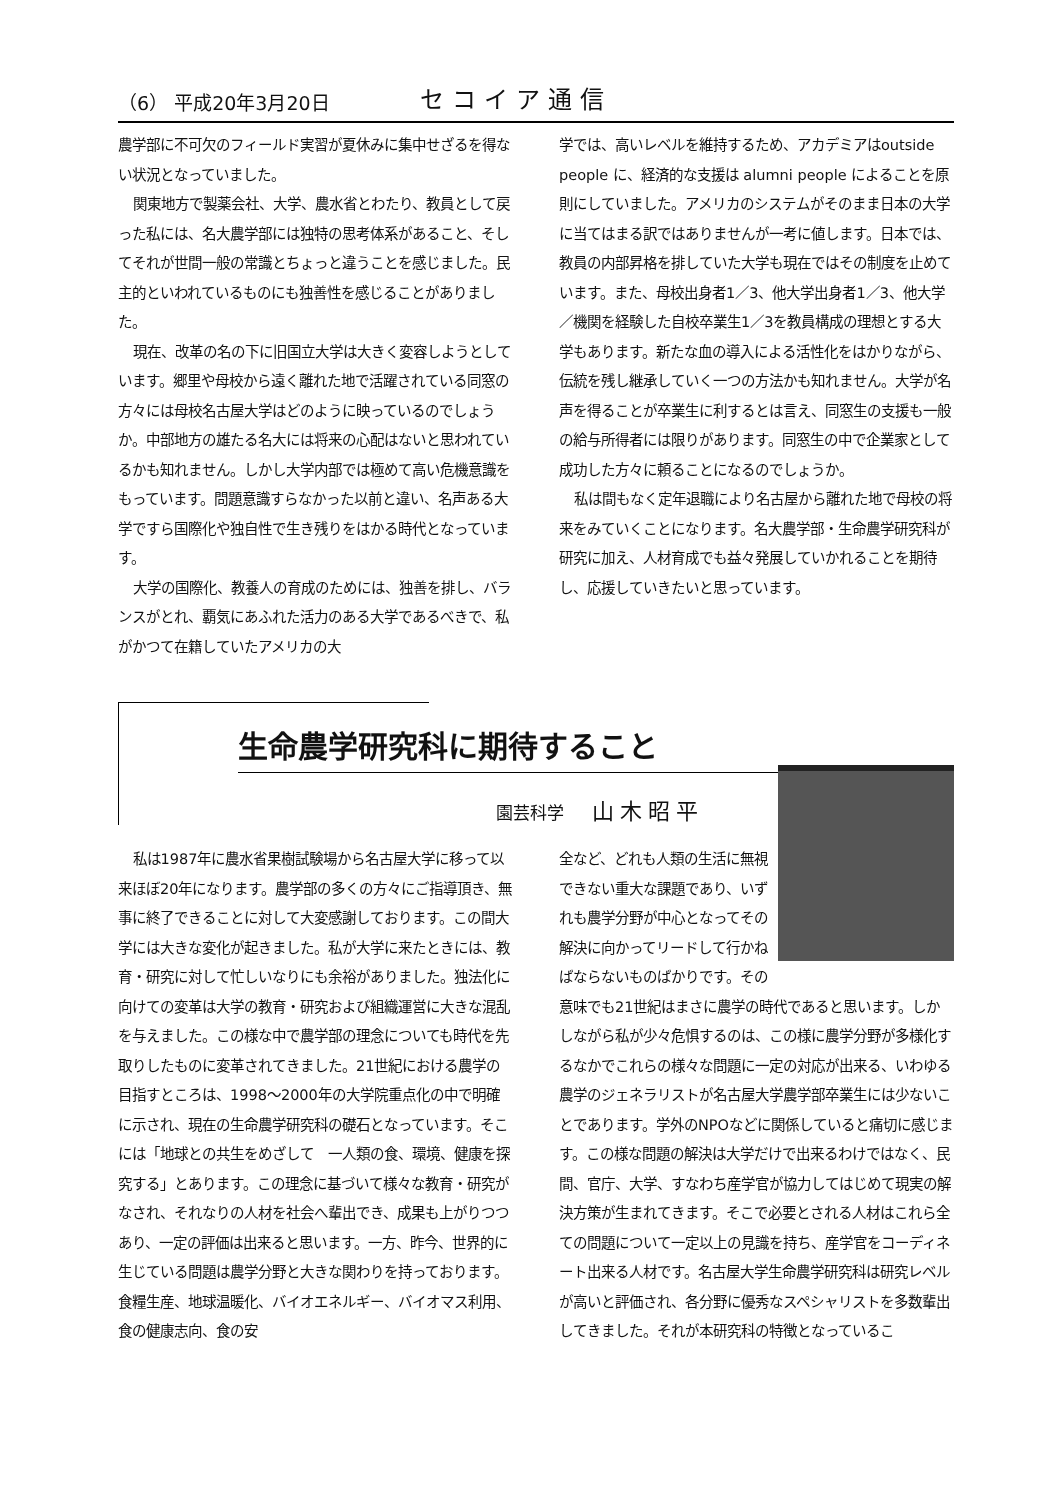（6） 平成20年3月20日 セコイア通信
農学部に不可欠のフィールド実習が夏休みに集中せざるを得ない状況となっていました。
関東地方で製薬会社、大学、農水省とわたり、教員として戻った私には、名大農学部には独特の思考体系があること、そしてそれが世間一般の常識とちょっと違うことを感じました。民主的といわれているものにも独善性を感じることがありました。
現在、改革の名の下に旧国立大学は大きく変容しようとしています。郷里や母校から遠く離れた地で活躍されている同窓の方々には母校名古屋大学はどのように映っているのでしょうか。中部地方の雄たる名大には将来の心配はないと思われているかも知れません。しかし大学内部では極めて高い危機意識をもっています。問題意識すらなかった以前と違い、名声ある大学ですら国際化や独自性で生き残りをはかる時代となっています。
大学の国際化、教養人の育成のためには、独善を排し、バランスがとれ、覇気にあふれた活力のある大学であるべきで、私がかつて在籍していたアメリカの大
学では、高いレベルを維持するため、アカデミアはoutside people に、経済的な支援は alumni people によることを原則にしていました。アメリカのシステムがそのまま日本の大学に当てはまる訳ではありませんが一考に値します。日本では、教員の内部昇格を排していた大学も現在ではその制度を止めています。また、母校出身者1／3、他大学出身者1／3、他大学／機関を経験した自校卒業生1／3を教員構成の理想とする大学もあります。新たな血の導入による活性化をはかりながら、伝統を残し継承していく一つの方法かも知れません。大学が名声を得ることが卒業生に利するとは言え、同窓生の支援も一般の給与所得者には限りがあります。同窓生の中で企業家として成功した方々に頼ることになるのでしょうか。
私は間もなく定年退職により名古屋から離れた地で母校の将来をみていくことになります。名大農学部・生命農学研究科が研究に加え、人材育成でも益々発展していかれることを期待し、応援していきたいと思っています。
生命農学研究科に期待すること
園芸科学 山木昭平
私は1987年に農水省果樹試験場から名古屋大学に移って以来ほぼ20年になります。農学部の多くの方々にご指導頂き、無事に終了できることに対して大変感謝しております。この間大学には大きな変化が起きました。私が大学に来たときには、教育・研究に対して忙しいなりにも余裕がありました。独法化に向けての変革は大学の教育・研究および組織運営に大きな混乱を与えました。この様な中で農学部の理念についても時代を先取りしたものに変革されてきました。21世紀における農学の目指すところは、1998～2000年の大学院重点化の中で明確に示され、現在の生命農学研究科の礎石となっています。そこには「地球との共生をめざして　一人類の食、環境、健康を探究する」とあります。この理念に基づいて様々な教育・研究がなされ、それなりの人材を社会へ輩出でき、成果も上がりつつあり、一定の評価は出来ると思います。一方、昨今、世界的に生じている問題は農学分野と大きな関わりを持っております。食糧生産、地球温暖化、バイオエネルギー、バイオマス利用、食の健康志向、食の安
全など、どれも人類の生活に無視できない重大な課題であり、いずれも農学分野が中心となってその解決に向かってリードして行かねばならないものばかりです。その意味でも21世紀はまさに農学の時代であると思います。しかしながら私が少々危惧するのは、この様に農学分野が多様化するなかでこれらの様々な問題に一定の対応が出来る、いわゆる農学のジェネラリストが名古屋大学農学部卒業生には少ないことであります。学外のNPOなどに関係していると痛切に感じます。この様な問題の解決は大学だけで出来るわけではなく、民間、官庁、大学、すなわち産学官が協力してはじめて現実の解決方策が生まれてきます。そこで必要とされる人材はこれら全ての問題について一定以上の見識を持ち、産学官をコーディネート出来る人材です。名古屋大学生命農学研究科は研究レベルが高いと評価され、各分野に優秀なスペシャリストを多数輩出してきました。それが本研究科の特徴となっているこ